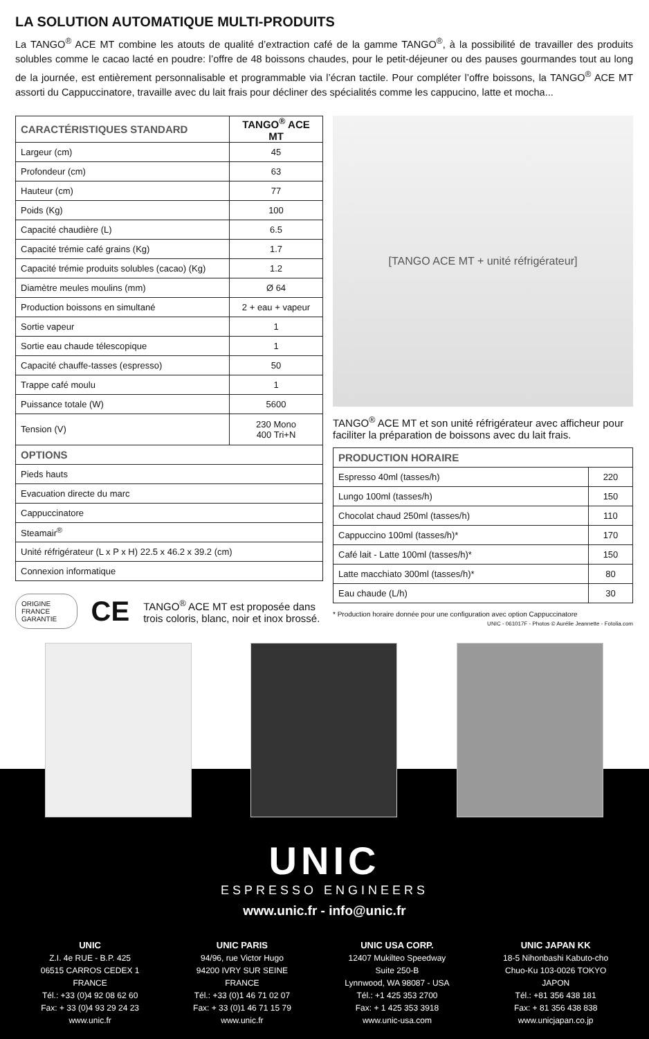LA SOLUTION AUTOMATIQUE MULTI-PRODUITS
La TANGO<sup>®</sup> ACE MT combine les atouts de qualité d’extraction café de la gamme TANGO<sup>®</sup>, à la possibilité de travailler des produits solubles comme le cacao lacté en poudre: l’offre de 48 boissons chaudes, pour le petit-déjeuner ou des pauses gourmandes tout au long de la journée, est entièrement personnalisable et programmable via l’écran tactile. Pour compléter l’offre boissons, la TANGO<sup>®</sup> ACE MT assorti du Cappuccinatore, travaille avec du lait frais pour décliner des spécialités comme les cappucino, latte et mocha...
| CARACTÉRISTIQUES STANDARD | TANGO<sup>®</sup> ACE MT |
| --- | --- |
| Largeur (cm) | 45 |
| Profondeur (cm) | 63 |
| Hauteur (cm) | 77 |
| Poids (Kg) | 100 |
| Capacité chaudière (L) | 6.5 |
| Capacité trémie café grains (Kg) | 1.7 |
| Capacité trémie produits solubles (cacao) (Kg) | 1.2 |
| Diamètre meules moulins (mm) | Ø 64 |
| Production boissons en simultané | 2 + eau + vapeur |
| Sortie vapeur | 1 |
| Sortie eau chaude télescopique | 1 |
| Capacité chauffe-tasses (espresso) | 50 |
| Trappe café moulu | 1 |
| Puissance totale (W) | 5600 |
| Tension (V) | 230 Mono 400 Tri+N |
| OPTIONS | |
| Pieds hauts | |
| Evacuation directe du marc | |
| Cappuccinatore | |
| Steamair<sup>®</sup> | |
| Unité réfrigérateur (L x P x H) 22.5 x 46.2 x 39.2 (cm) | |
| Connexion informatique | |
ORIGINE FRANCE GARANTIE CE TANGO<sup>®</sup> ACE MT est proposée dans trois coloris, blanc, noir et inox brossé.
[TANGO ACE MT + unité réfrigérateur]
TANGO<sup>®</sup> ACE MT et son unité réfrigérateur avec afficheur pour faciliter la préparation de boissons avec du lait frais.
| PRODUCTION HORAIRE | |
| --- | --- |
| Espresso 40ml (tasses/h) | 220 |
| Lungo 100ml (tasses/h) | 150 |
| Chocolat chaud 250ml (tasses/h) | 110 |
| Cappuccino 100ml (tasses/h)* | 170 |
| Café lait - Latte 100ml (tasses/h)* | 150 |
| Latte macchiato 300ml (tasses/h)* | 80 |
| Eau chaude (L/h) | 30 |
* Production horaire donnée pour une configuration avec option Cappuccinatore
UNIC - 061017F - Photos © Aurélie Jeannette - Fotolia.com
UNIC
ESPRESSO ENGINEERS
www.unic.fr - info@unic.fr
UNIC
Z.I. 4e RUE - B.P. 425
06515 CARROS CEDEX 1
FRANCE
Tél.: +33 (0)4 92 08 62 60
Fax: + 33 (0)4 93 29 24 23
www.unic.fr
UNIC PARIS
94/96, rue Victor Hugo
94200 IVRY SUR SEINE
FRANCE
Tél.: +33 (0)1 46 71 02 07
Fax: + 33 (0)1 46 71 15 79
www.unic.fr
UNIC USA CORP.
12407 Mukilteo Speedway
Suite 250-B
Lynnwood, WA 98087 - USA
Tél.: +1 425 353 2700
Fax: + 1 425 353 3918
www.unic-usa.com
UNIC JAPAN KK
18-5 Nihonbashi Kabuto-cho
Chuo-Ku 103-0026 TOKYO
JAPON
Tél.: +81 356 438 181
Fax: + 81 356 438 838
www.unicjapan.co.jp